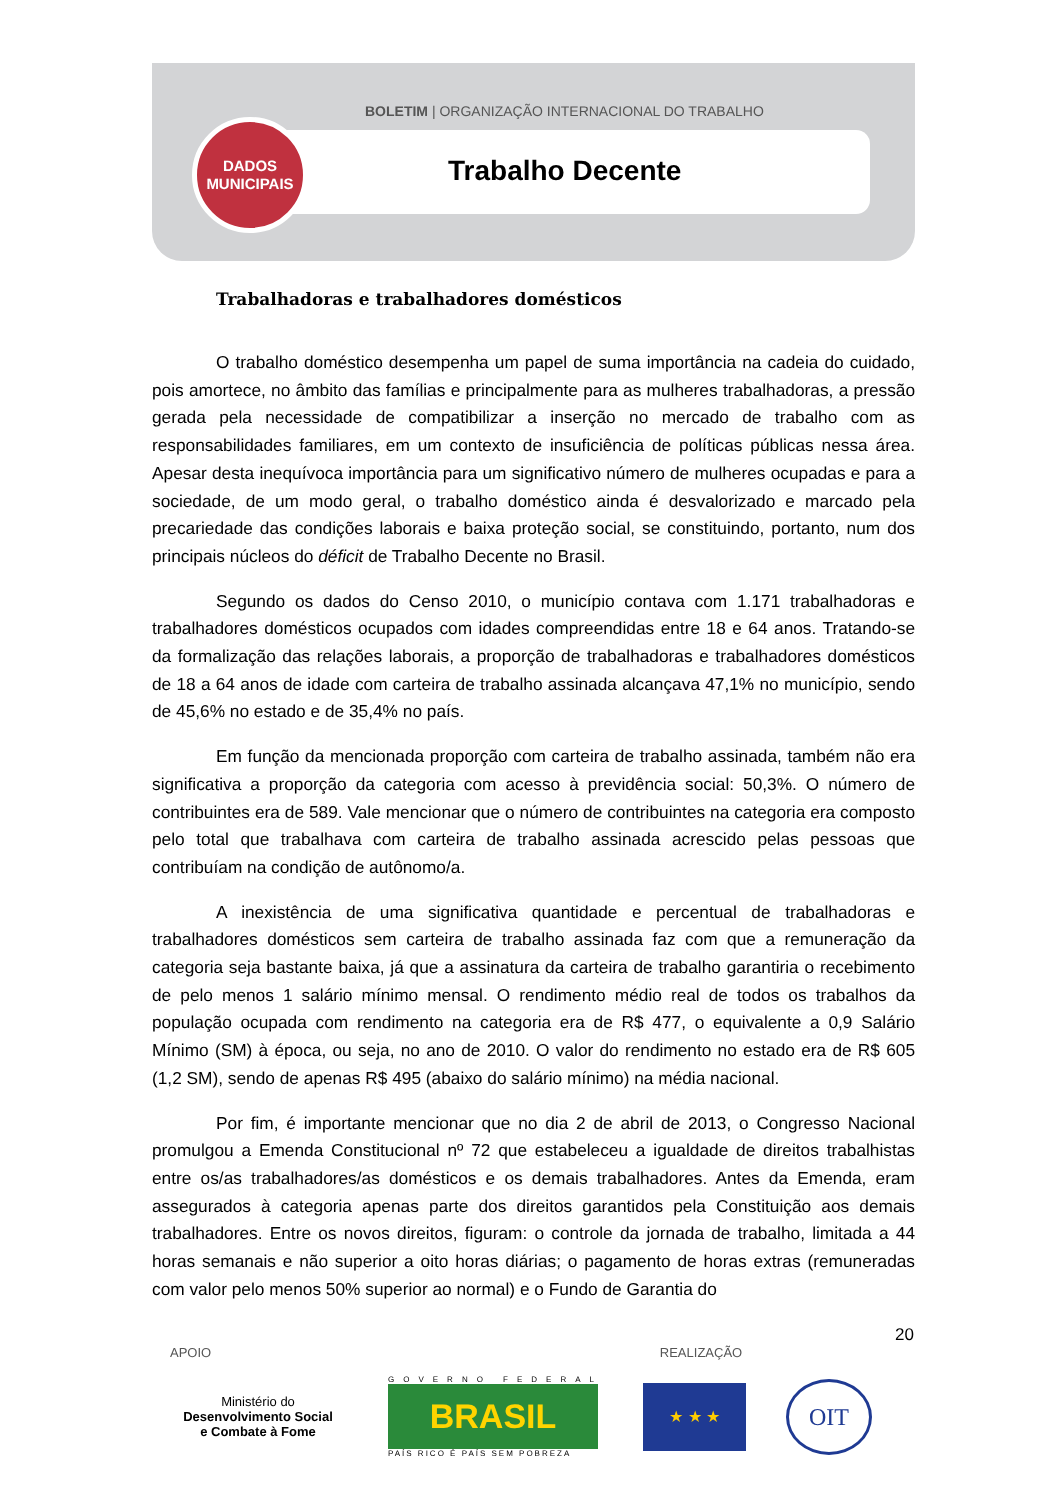BOLETIM | ORGANIZAÇÃO INTERNACIONAL DO TRABALHO
DADOS
MUNICIPAIS
Trabalho Decente
Trabalhadoras e trabalhadores domésticos
O trabalho doméstico desempenha um papel de suma importância na cadeia do cuidado, pois amortece, no âmbito das famílias e principalmente para as mulheres trabalhadoras, a pressão gerada pela necessidade de compatibilizar a inserção no mercado de trabalho com as responsabilidades familiares, em um contexto de insuficiência de políticas públicas nessa área. Apesar desta inequívoca importância para um significativo número de mulheres ocupadas e para a sociedade, de um modo geral, o trabalho doméstico ainda é desvalorizado e marcado pela precariedade das condições laborais e baixa proteção social, se constituindo, portanto, num dos principais núcleos do déficit de Trabalho Decente no Brasil.
Segundo os dados do Censo 2010, o município contava com 1.171 trabalhadoras e trabalhadores domésticos ocupados com idades compreendidas entre 18 e 64 anos. Tratando-se da formalização das relações laborais, a proporção de trabalhadoras e trabalhadores domésticos de 18 a 64 anos de idade com carteira de trabalho assinada alcançava 47,1% no município, sendo de 45,6% no estado e de 35,4% no país.
Em função da mencionada proporção com carteira de trabalho assinada, também não era significativa a proporção da categoria com acesso à previdência social: 50,3%. O número de contribuintes era de 589. Vale mencionar que o número de contribuintes na categoria era composto pelo total que trabalhava com carteira de trabalho assinada acrescido pelas pessoas que contribuíam na condição de autônomo/a.
A inexistência de uma significativa quantidade e percentual de trabalhadoras e trabalhadores domésticos sem carteira de trabalho assinada faz com que a remuneração da categoria seja bastante baixa, já que a assinatura da carteira de trabalho garantiria o recebimento de pelo menos 1 salário mínimo mensal. O rendimento médio real de todos os trabalhos da população ocupada com rendimento na categoria era de R$ 477, o equivalente a 0,9 Salário Mínimo (SM) à época, ou seja, no ano de 2010. O valor do rendimento no estado era de R$ 605 (1,2 SM), sendo de apenas R$ 495 (abaixo do salário mínimo) na média nacional.
Por fim, é importante mencionar que no dia 2 de abril de 2013, o Congresso Nacional promulgou a Emenda Constitucional nº 72 que estabeleceu a igualdade de direitos trabalhistas entre os/as trabalhadores/as domésticos e os demais trabalhadores. Antes da Emenda, eram assegurados à categoria apenas parte dos direitos garantidos pela Constituição aos demais trabalhadores. Entre os novos direitos, figuram: o controle da jornada de trabalho, limitada a 44 horas semanais e não superior a oito horas diárias; o pagamento de horas extras (remuneradas com valor pelo menos 50% superior ao normal) e o Fundo de Garantia do
20
APOIO REALIZAÇÃO
Ministério do
Desenvolvimento Social
e Combate à Fome
GOVERNO FEDERAL
BRASIL
PAÍS RICO É PAÍS SEM POBREZA
★ ★ ★
OIT